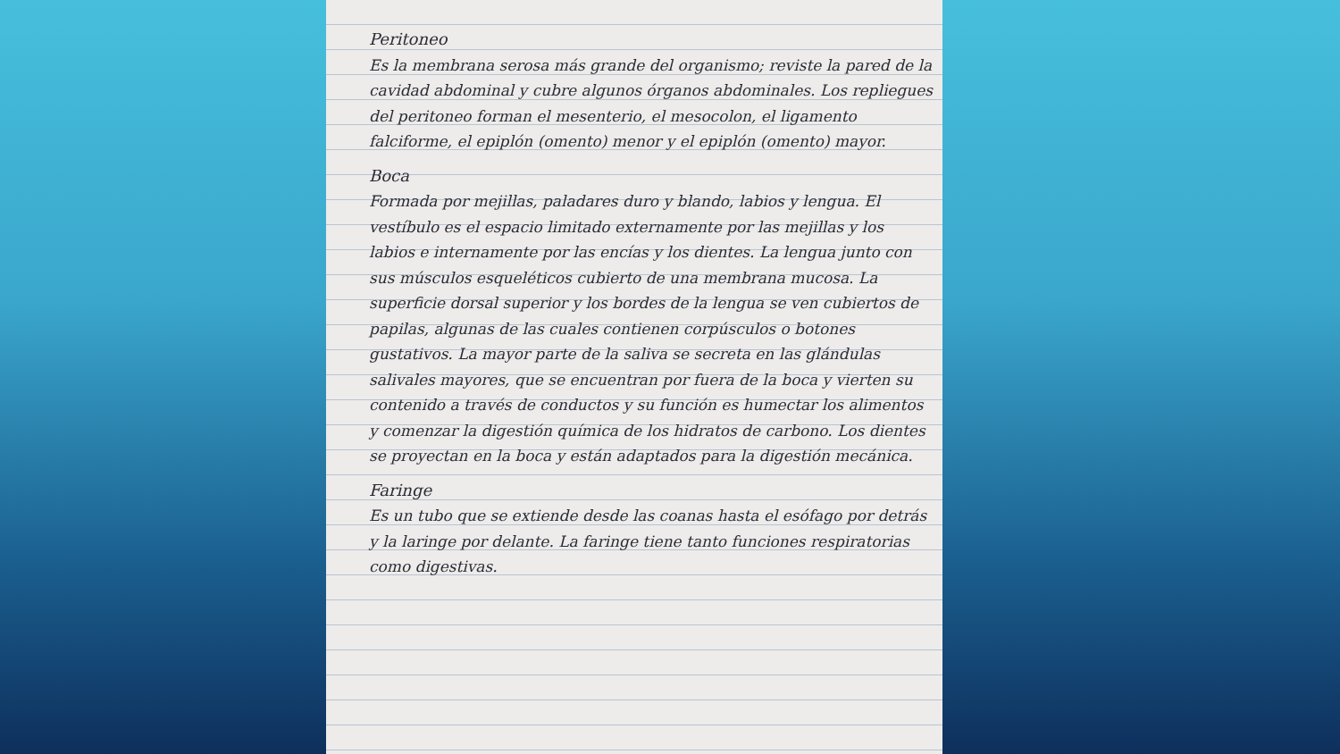Peritoneo
Es la membrana serosa más grande del organismo; reviste la pared de la cavidad abdominal y cubre algunos órganos abdominales. Los repliegues del peritoneo forman el mesenterio, el mesocolon, el ligamento falciforme, el epiplón (omento) menor y el epiplón (omento) mayor.
Boca
Formada por mejillas, paladares duro y blando, labios y lengua. El vestíbulo es el espacio limitado externamente por las mejillas y los labios e internamente por las encías y los dientes. La lengua junto con sus músculos esqueléticos cubierto de una membrana mucosa. La superficie dorsal superior y los bordes de la lengua se ven cubiertos de papilas, algunas de las cuales contienen corpúsculos o botones gustativos. La mayor parte de la saliva se secreta en las glándulas salivales mayores, que se encuentran por fuera de la boca y vierten su contenido a través de conductos y su función es humectar los alimentos y comenzar la digestión química de los hidratos de carbono. Los dientes se proyectan en la boca y están adaptados para la digestión mecánica.
Faringe
Es un tubo que se extiende desde las coanas hasta el esófago por detrás y la laringe por delante. La faringe tiene tanto funciones respiratorias como digestivas.